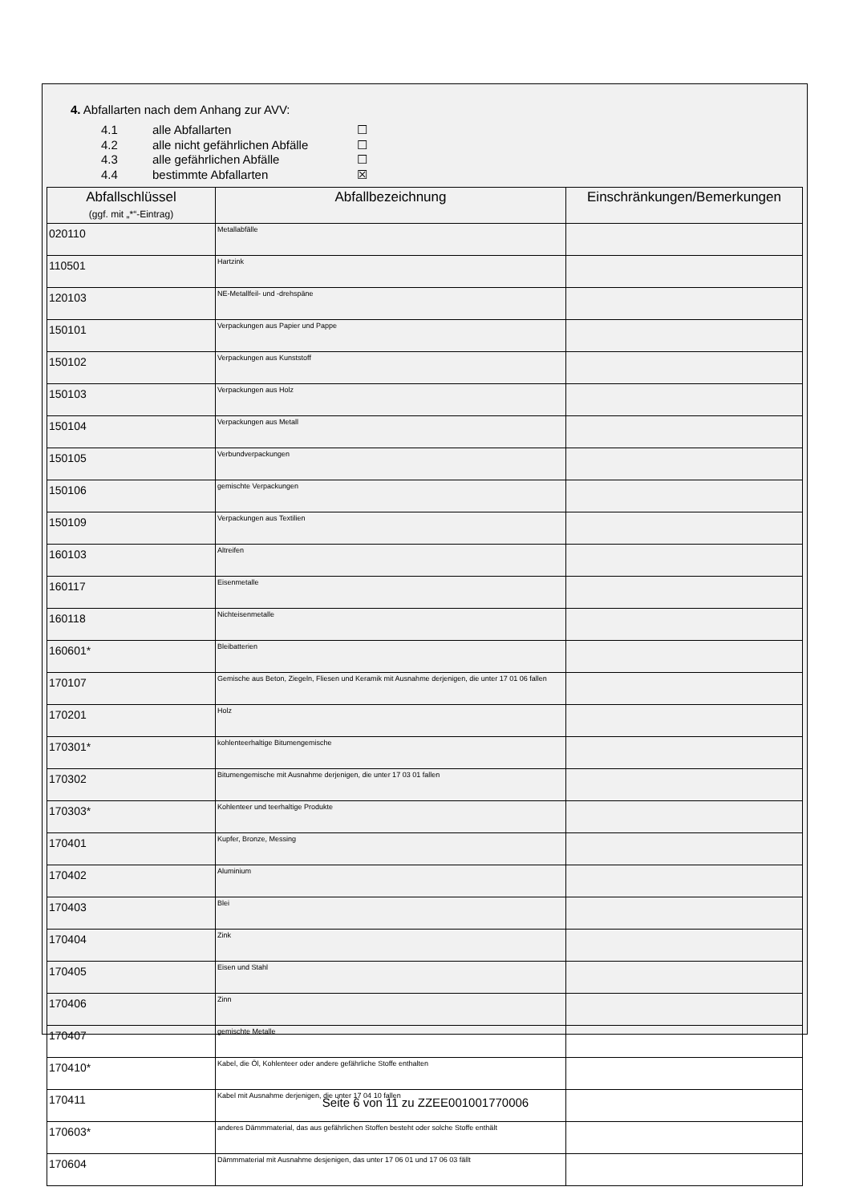4. Abfallarten nach dem Anhang zur AVV:
4.1 alle Abfallarten ☐
4.2 alle nicht gefährlichen Abfälle ☐
4.3 alle gefährlichen Abfälle ☐
4.4 bestimmte Abfallarten ☒
| Abfallschlüssel (ggf. mit „*“-Eintrag) | Abfallbezeichnung | Einschränkungen/Bemerkungen |
| --- | --- | --- |
| 020110 | Metallabfälle | |
| 110501 | Hartzink | |
| 120103 | NE-Metallfeil- und -drehspäne | |
| 150101 | Verpackungen aus Papier und Pappe | |
| 150102 | Verpackungen aus Kunststoff | |
| 150103 | Verpackungen aus Holz | |
| 150104 | Verpackungen aus Metall | |
| 150105 | Verbundverpackungen | |
| 150106 | gemischte Verpackungen | |
| 150109 | Verpackungen aus Textilien | |
| 160103 | Altreifen | |
| 160117 | Eisenmetalle | |
| 160118 | Nichteisenmetalle | |
| 160601* | Bleibatterien | |
| 170107 | Gemische aus Beton, Ziegeln, Fliesen und Keramik mit Ausnahme derjenigen, die unter 17 01 06 fallen | |
| 170201 | Holz | |
| 170301* | kohlenteerhaltige Bitumengemische | |
| 170302 | Bitumengemische mit Ausnahme derjenigen, die unter 17 03 01 fallen | |
| 170303* | Kohlenteer und teerhaltige Produkte | |
| 170401 | Kupfer, Bronze, Messing | |
| 170402 | Aluminium | |
| 170403 | Blei | |
| 170404 | Zink | |
| 170405 | Eisen und Stahl | |
| 170406 | Zinn | |
| 170407 | gemischte Metalle | |
| 170410* | Kabel, die Öl, Kohlenteer oder andere gefährliche Stoffe enthalten | |
| 170411 | Kabel mit Ausnahme derjenigen, die unter 17 04 10 fallen | |
| 170603* | anderes Dämmmaterial, das aus gefährlichen Stoffen besteht oder solche Stoffe enthält | |
| 170604 | Dämmmaterial mit Ausnahme desjenigen, das unter 17 06 01 und 17 06 03 fällt | |
Seite 6 von 11 zu ZZEE001001770006